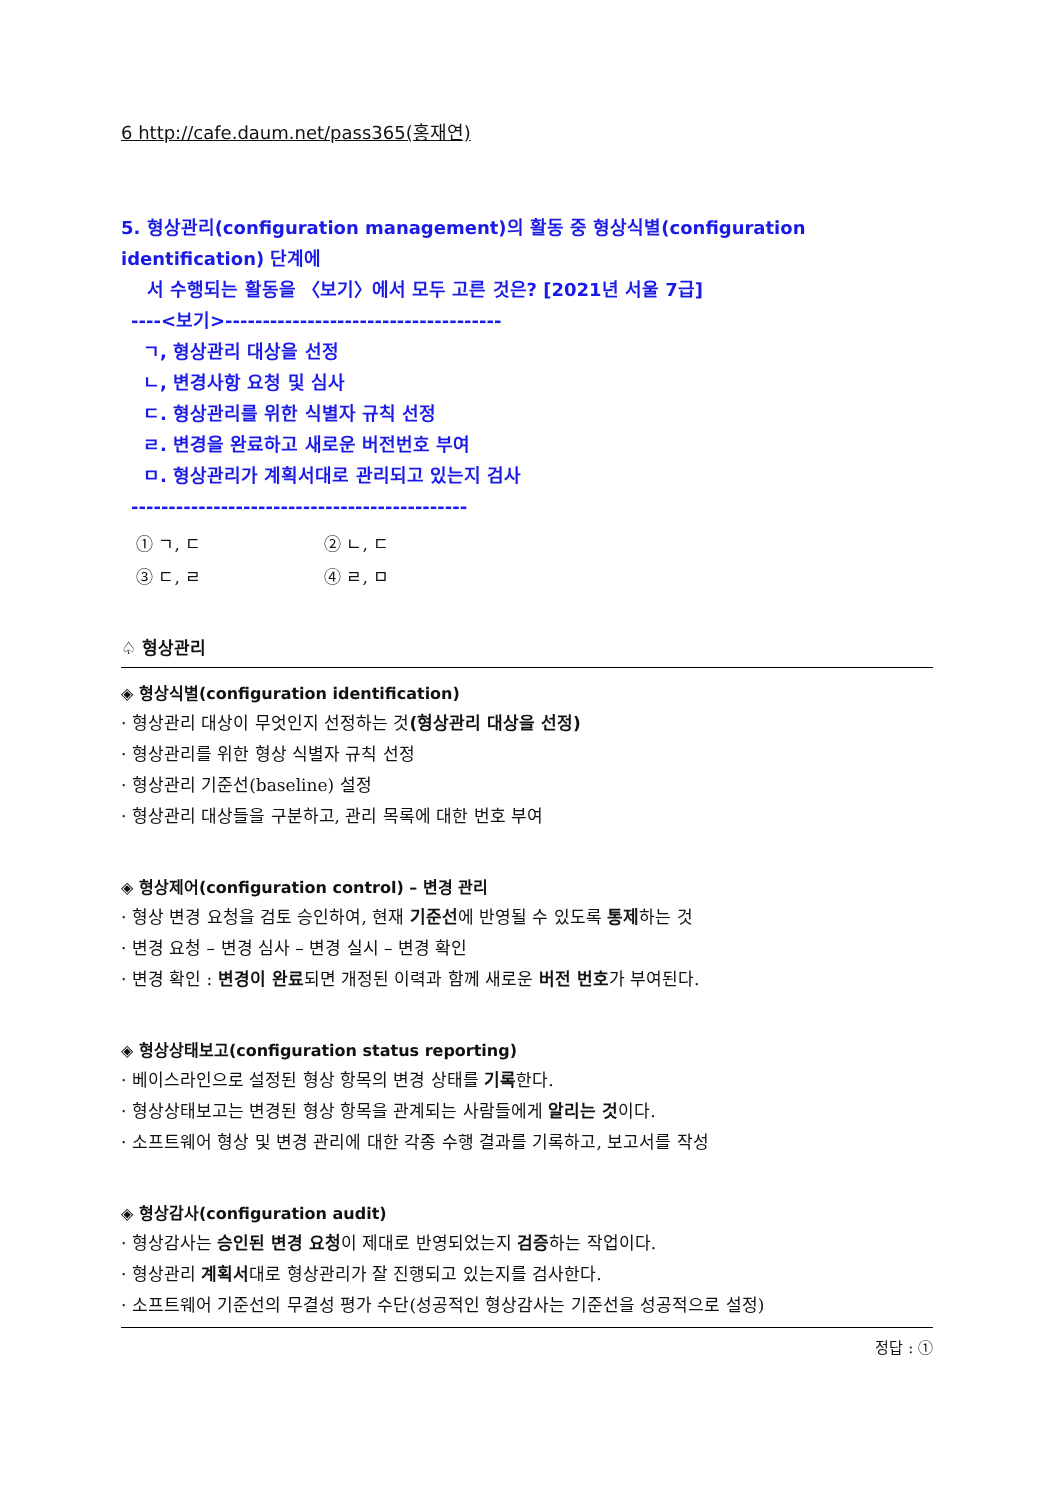6 http://cafe.daum.net/pass365(홍재연)
5. 형상관리(configuration management)의 활동 중 형상식별(configuration identification) 단계에
서 수행되는 활동을 〈보기〉에서 모두 고른 것은? [2021년 서울 7급]
----<보기>-------------------------------------
ㄱ, 형상관리 대상을 선정
ㄴ, 변경사항 요청 및 심사
ㄷ. 형상관리를 위한 식별자 규칙 선정
ㄹ. 변경을 완료하고 새로운 버전번호 부여
ㅁ. 형상관리가 계획서대로 관리되고 있는지 검사
---------------------------------------------
① ㄱ, ㄷ ② ㄴ, ㄷ
③ ㄷ, ㄹ ④ ㄹ, ㅁ
♤ 형상관리
◈ 형상식별(configuration identification)
· 형상관리 대상이 무엇인지 선정하는 것(형상관리 대상을 선정)
· 형상관리를 위한 형상 식별자 규칙 선정
· 형상관리 기준선(baseline) 설정
· 형상관리 대상들을 구분하고, 관리 목록에 대한 번호 부여
◈ 형상제어(configuration control) – 변경 관리
· 형상 변경 요청을 검토 승인하여, 현재 기준선에 반영될 수 있도록 통제하는 것
· 변경 요청 – 변경 심사 – 변경 실시 – 변경 확인
· 변경 확인 : 변경이 완료되면 개정된 이력과 함께 새로운 버전 번호가 부여된다.
◈ 형상상태보고(configuration status reporting)
· 베이스라인으로 설정된 형상 항목의 변경 상태를 기록한다.
· 형상상태보고는 변경된 형상 항목을 관계되는 사람들에게 알리는 것이다.
· 소프트웨어 형상 및 변경 관리에 대한 각종 수행 결과를 기록하고, 보고서를 작성
◈ 형상감사(configuration audit)
· 형상감사는 승인된 변경 요청이 제대로 반영되었는지 검증하는 작업이다.
· 형상관리 계획서대로 형상관리가 잘 진행되고 있는지를 검사한다.
· 소프트웨어 기준선의 무결성 평가 수단(성공적인 형상감사는 기준선을 성공적으로 설정)
정답 : ①